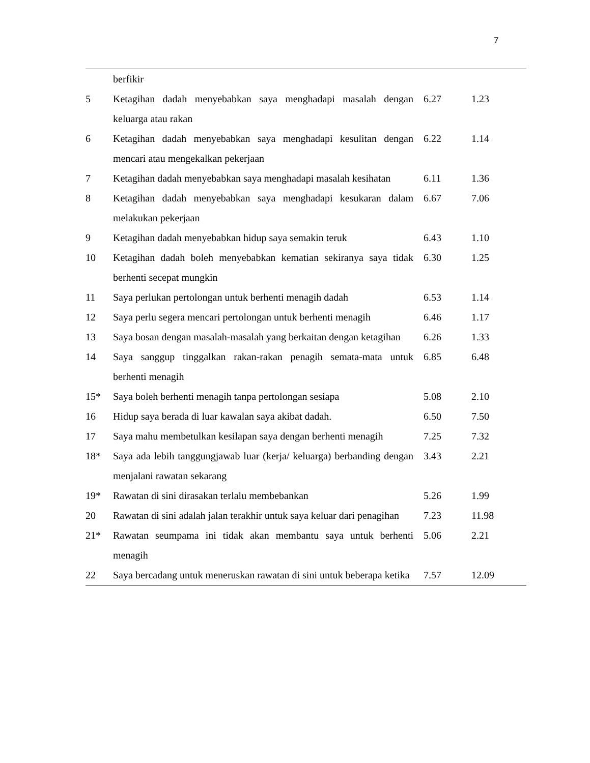7
| | berfikir | | |
| 5 | Ketagihan dadah menyebabkan saya menghadapi masalah dengan keluarga atau rakan | 6.27 | 1.23 |
| 6 | Ketagihan dadah menyebabkan saya menghadapi kesulitan dengan mencari atau mengekalkan pekerjaan | 6.22 | 1.14 |
| 7 | Ketagihan dadah menyebabkan saya menghadapi masalah kesihatan | 6.11 | 1.36 |
| 8 | Ketagihan dadah menyebabkan saya menghadapi kesukaran dalam melakukan pekerjaan | 6.67 | 7.06 |
| 9 | Ketagihan dadah menyebabkan hidup saya semakin teruk | 6.43 | 1.10 |
| 10 | Ketagihan dadah boleh menyebabkan kematian sekiranya saya tidak berhenti secepat mungkin | 6.30 | 1.25 |
| 11 | Saya perlukan pertolongan untuk berhenti menagih dadah | 6.53 | 1.14 |
| 12 | Saya perlu segera mencari pertolongan untuk berhenti menagih | 6.46 | 1.17 |
| 13 | Saya bosan dengan masalah-masalah yang berkaitan dengan ketagihan | 6.26 | 1.33 |
| 14 | Saya sanggup tinggalkan rakan-rakan penagih semata-mata untuk berhenti menagih | 6.85 | 6.48 |
| 15* | Saya boleh berhenti menagih tanpa pertolongan sesiapa | 5.08 | 2.10 |
| 16 | Hidup saya berada di luar kawalan saya akibat dadah. | 6.50 | 7.50 |
| 17 | Saya mahu membetulkan kesilapan saya dengan berhenti menagih | 7.25 | 7.32 |
| 18* | Saya ada lebih tanggungjawab luar (kerja/ keluarga) berbanding dengan menjalani rawatan sekarang | 3.43 | 2.21 |
| 19* | Rawatan di sini dirasakan terlalu membebankan | 5.26 | 1.99 |
| 20 | Rawatan di sini adalah jalan terakhir untuk saya keluar dari penagihan | 7.23 | 11.98 |
| 21* | Rawatan seumpama ini tidak akan membantu saya untuk berhenti menagih | 5.06 | 2.21 |
| 22 | Saya bercadang untuk meneruskan rawatan di sini untuk beberapa ketika | 7.57 | 12.09 |